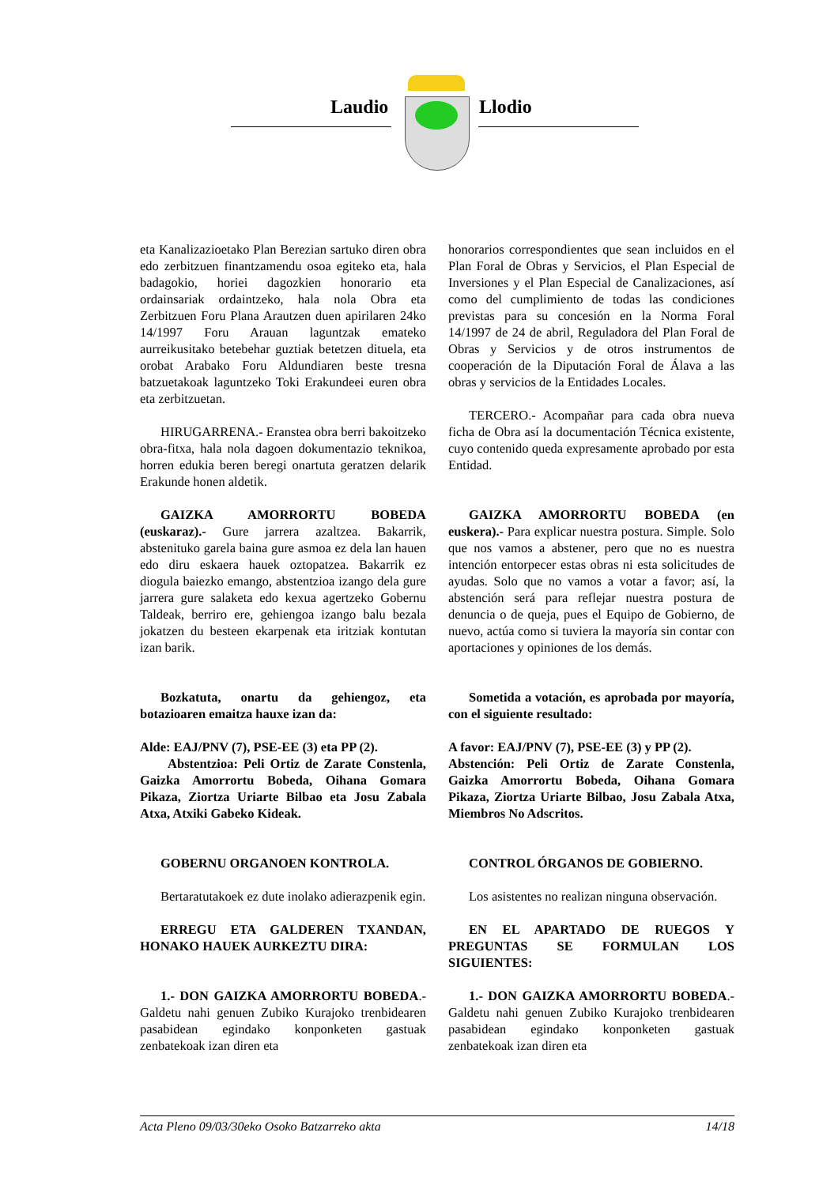Laudio Llodio
eta Kanalizazioetako Plan Berezian sartuko diren obra edo zerbitzuen finantzamendu osoa egiteko eta, hala badagokio, horiei dagozkien honorario eta ordainsariak ordaintzeko, hala nola Obra eta Zerbitzuen Foru Plana Arautzen duen apirilaren 24ko 14/1997 Foru Arauan laguntzak emateko aurreikusitako betebehar guztiak betetzen dituela, eta orobat Arabako Foru Aldundiaren beste tresna batzuetakoak laguntzeko Toki Erakundeei euren obra eta zerbitzuetan.
HIRUGARRENA.- Eranstea obra berri bakoitzeko obra-fitxa, hala nola dagoen dokumentazio teknikoa, horren edukia beren beregi onartuta geratzen delarik Erakunde honen aldetik.
GAIZKA AMORRORTU BOBEDA (euskaraz).- Gure jarrera azaltzea. Bakarrik, abstenituko garela baina gure asmoa ez dela lan hauen edo diru eskaera hauek oztopatzea. Bakarrik ez diogula baiezko emango, abstentzioa izango dela gure jarrera gure salaketa edo kexua agertzeko Gobernu Taldeak, berriro ere, gehiengoa izango balu bezala jokatzen du besteen ekarpenak eta iritziak kontutan izan barik.
Bozkatuta, onartu da gehiengoz, eta botazioaren emaitza hauxe izan da:
Alde: EAJ/PNV (7), PSE-EE (3) eta PP (2).
Abstentzioa: Peli Ortiz de Zarate Constenla, Gaizka Amorrortu Bobeda, Oihana Gomara Pikaza, Ziortza Uriarte Bilbao eta Josu Zabala Atxa, Atxiki Gabeko Kideak.
GOBERNU ORGANOEN KONTROLA.
Bertaratutakoek ez dute inolako adierazpenik egin.
ERREGU ETA GALDEREN TXANDAN, HONAKO HAUEK AURKEZTU DIRA:
1.- DON GAIZKA AMORRORTU BOBEDA.- Galdetu nahi genuen Zubiko Kurajoko trenbidearen pasabidean egindako konponketen gastuak zenbatekoak izan diren eta
honorarios correspondientes que sean incluidos en el Plan Foral de Obras y Servicios, el Plan Especial de Inversiones y el Plan Especial de Canalizaciones, así como del cumplimiento de todas las condiciones previstas para su concesión en la Norma Foral 14/1997 de 24 de abril, Reguladora del Plan Foral de Obras y Servicios y de otros instrumentos de cooperación de la Diputación Foral de Álava a las obras y servicios de la Entidades Locales.
TERCERO.- Acompañar para cada obra nueva ficha de Obra así la documentación Técnica existente, cuyo contenido queda expresamente aprobado por esta Entidad.
GAIZKA AMORRORTU BOBEDA (en euskera).- Para explicar nuestra postura. Simple. Solo que nos vamos a abstener, pero que no es nuestra intención entorpecer estas obras ni esta solicitudes de ayudas. Solo que no vamos a votar a favor; así, la abstención será para reflejar nuestra postura de denuncia o de queja, pues el Equipo de Gobierno, de nuevo, actúa como si tuviera la mayoría sin contar con aportaciones y opiniones de los demás.
Sometida a votación, es aprobada por mayoría, con el siguiente resultado:
A favor: EAJ/PNV (7), PSE-EE (3) y PP (2).
Abstención: Peli Ortiz de Zarate Constenla, Gaizka Amorrortu Bobeda, Oihana Gomara Pikaza, Ziortza Uriarte Bilbao, Josu Zabala Atxa, Miembros No Adscritos.
CONTROL ÓRGANOS DE GOBIERNO.
Los asistentes no realizan ninguna observación.
EN EL APARTADO DE RUEGOS Y PREGUNTAS SE FORMULAN LOS SIGUIENTES:
1.- DON GAIZKA AMORRORTU BOBEDA.- Galdetu nahi genuen Zubiko Kurajoko trenbidearen pasabidean egindako konponketen gastuak zenbatekoak izan diren eta
Acta Pleno 09/03/30eko Osoko Batzarreko akta 14/18